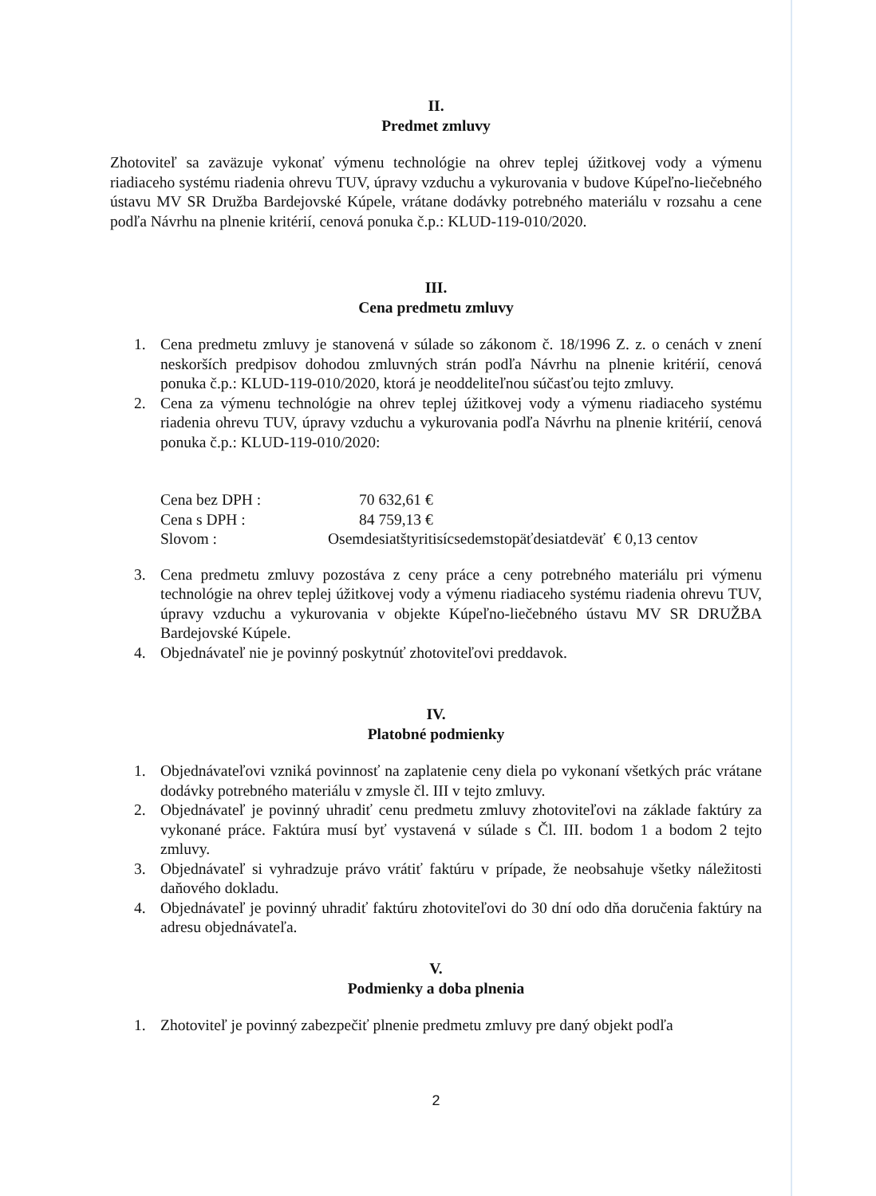II.
Predmet zmluvy
Zhotoviteľ sa zaväzuje vykonať výmenu technológie na ohrev teplej úžitkovej vody a výmenu riadiaceho systému riadenia ohrevu TUV, úpravy vzduchu a vykurovania v budove Kúpeľno-liečebného ústavu MV SR Družba Bardejovské Kúpele, vrátane dodávky potrebného materiálu v rozsahu a cene podľa Návrhu na plnenie kritérií, cenová ponuka č.p.: KLUD-119-010/2020.
III.
Cena predmetu zmluvy
1. Cena predmetu zmluvy je stanovená v súlade so zákonom č. 18/1996 Z. z. o cenách v znení neskorších predpisov dohodou zmluvných strán podľa Návrhu na plnenie kritérií, cenová ponuka č.p.: KLUD-119-010/2020, ktorá je neoddeliteľnou súčasťou tejto zmluvy.
2. Cena za výmenu technológie na ohrev teplej úžitkovej vody a výmenu riadiaceho systému riadenia ohrevu TUV, úpravy vzduchu a vykurovania podľa Návrhu na plnenie kritérií, cenová ponuka č.p.: KLUD-119-010/2020:
| Cena bez DPH : | 70 632,61 € |
| Cena s DPH : | 84 759,13 € |
| Slovom : | Osemdesiatštyritisícsedemstopäťdesiatdeväť € 0,13 centov |
3. Cena predmetu zmluvy pozostáva z ceny práce a ceny potrebného materiálu pri výmenu technológie na ohrev teplej úžitkovej vody a výmenu riadiaceho systému riadenia ohrevu TUV, úpravy vzduchu a vykurovania v objekte Kúpeľno-liečebného ústavu MV SR DRUŽBA Bardejovské Kúpele.
4. Objednávateľ nie je povinný poskytnúť zhotoviteľovi preddavok.
IV.
Platobné podmienky
1. Objednávateľovi vzniká povinnosť na zaplatenie ceny diela po vykonaní všetkých prác vrátane dodávky potrebného materiálu v zmysle čl. III v tejto zmluvy.
2. Objednávateľ je povinný uhradiť cenu predmetu zmluvy zhotoviteľovi na základe faktúry za vykonané práce. Faktúra musí byť vystavená v súlade s Čl. III. bodom 1 a bodom 2 tejto zmluvy.
3. Objednávateľ si vyhradzuje právo vrátiť faktúru v prípade, že neobsahuje všetky náležitosti daňového dokladu.
4. Objednávateľ je povinný uhradiť faktúru zhotoviteľovi do 30 dní odo dňa doručenia faktúry na adresu objednávateľa.
V.
Podmienky a doba plnenia
1. Zhotoviteľ je povinný zabezpečiť plnenie predmetu zmluvy pre daný objekt podľa
2